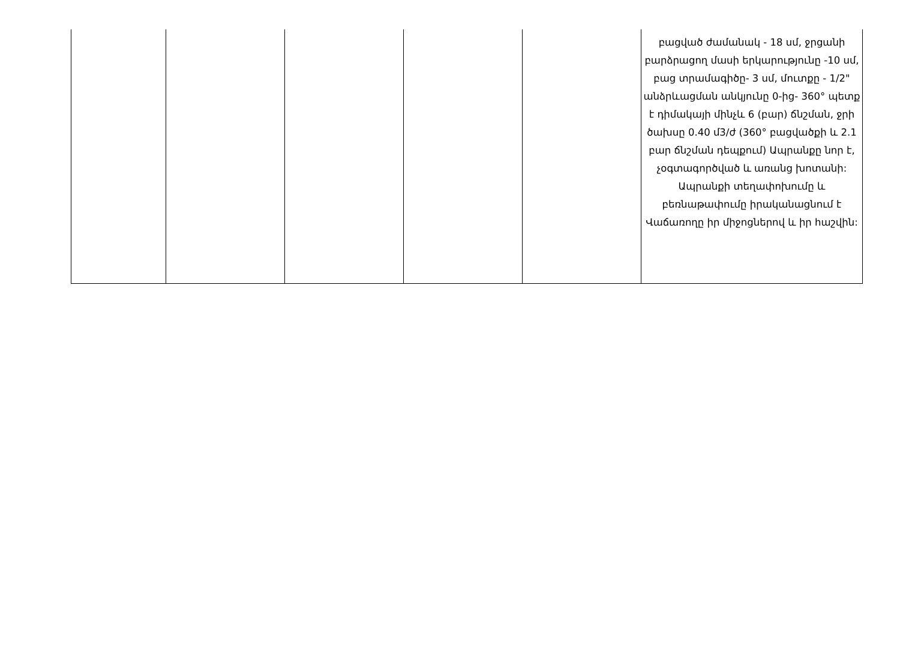| | | | | | բացված ժամանակ - 18 սմ, ջրցանի բարձրացող մասի երկարությունը -10 սմ, բաց տրամագիծը- 3 սմ, մուտքը - 1/2" անձրևացման անկյունը 0-ից- 360° պետք է դիմակայի մինչև 6 (բար) ճնշման, ջրի ծախսը 0.40 մ3/ժ (360° բացվածքի և 2.1 բար ճնշման դեպքում) Ապրանքը նոր է, չօգտագործված և առանց խոտանի: Ապրանքի տեղափոխումը և բեռնաթափումը իրականացնում է Վաճառողը իր միջոցներով և իր հաշվին: |